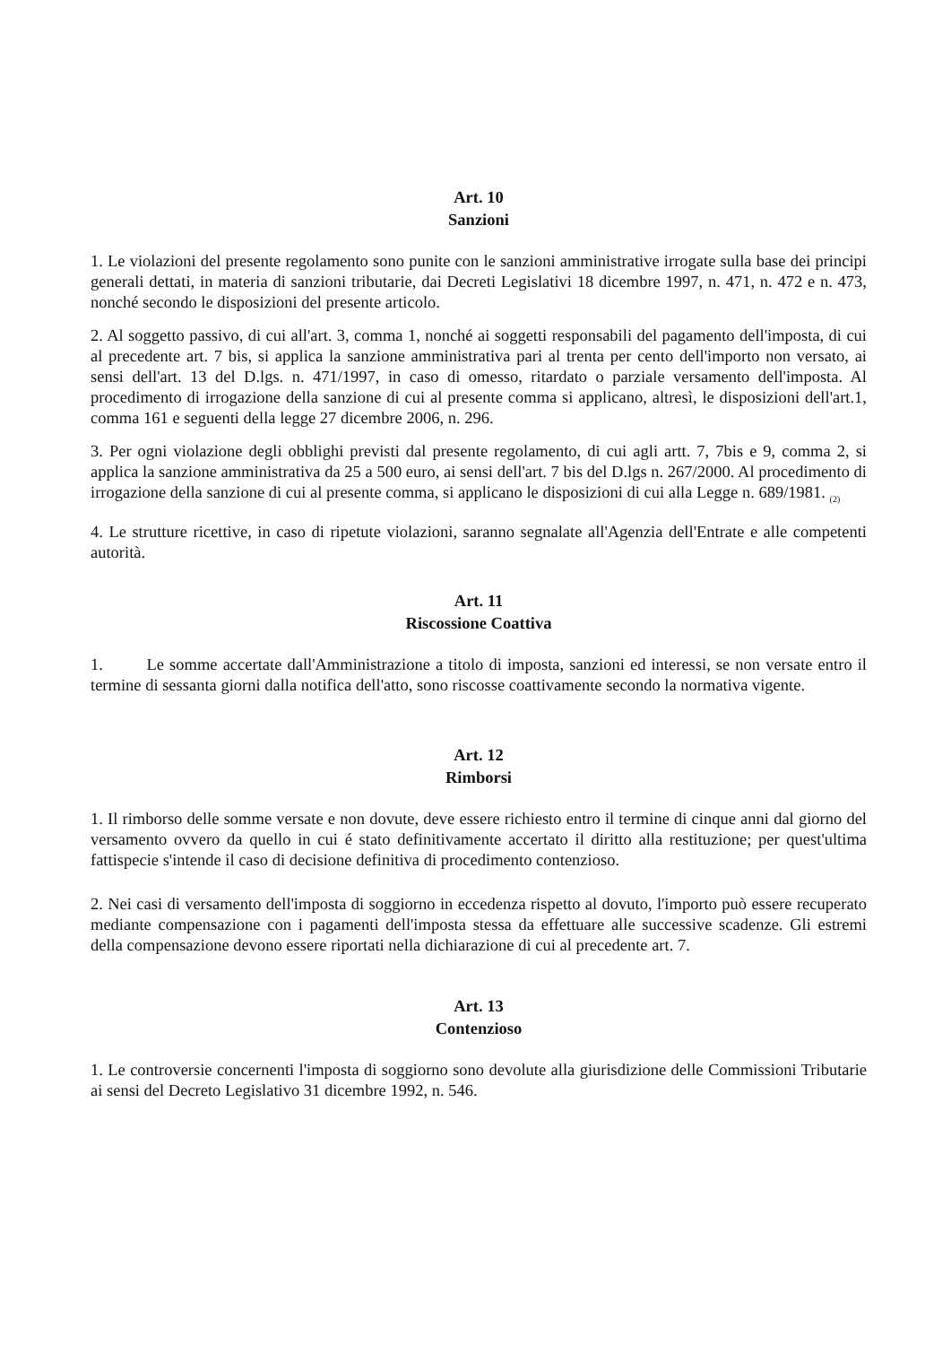Art. 10
Sanzioni
1. Le violazioni del presente regolamento sono punite con le sanzioni amministrative irrogate sulla base dei principi generali dettati, in materia di sanzioni tributarie, dai Decreti Legislativi 18 dicembre 1997, n. 471, n. 472 e n. 473, nonché secondo le disposizioni del presente articolo.
2. Al soggetto passivo, di cui all'art. 3, comma 1, nonché ai soggetti responsabili del pagamento dell'imposta, di cui al precedente art. 7 bis, si applica la sanzione amministrativa pari al trenta per cento dell'importo non versato, ai sensi dell'art. 13 del D.lgs. n. 471/1997, in caso di omesso, ritardato o parziale versamento dell'imposta. Al procedimento di irrogazione della sanzione di cui al presente comma si applicano, altresì, le disposizioni dell'art.1, comma 161 e seguenti della legge 27 dicembre 2006, n. 296.
3. Per ogni violazione degli obblighi previsti dal presente regolamento, di cui agli artt. 7, 7bis e 9, comma 2, si applica la sanzione amministrativa da 25 a 500 euro, ai sensi dell'art. 7 bis del D.lgs n. 267/2000. Al procedimento di irrogazione della sanzione di cui al presente comma, si applicano le disposizioni di cui alla Legge n. 689/1981. <sub>(2)</sub>
4. Le strutture ricettive, in caso di ripetute violazioni, saranno segnalate all'Agenzia dell'Entrate e alle competenti autorità.
Art. 11
Riscossione Coattiva
1. Le somme accertate dall'Amministrazione a titolo di imposta, sanzioni ed interessi, se non versate entro il termine di sessanta giorni dalla notifica dell'atto, sono riscosse coattivamente secondo la normativa vigente.
Art. 12
Rimborsi
1. Il rimborso delle somme versate e non dovute, deve essere richiesto entro il termine di cinque anni dal giorno del versamento ovvero da quello in cui é stato definitivamente accertato il diritto alla restituzione; per quest'ultima fattispecie s'intende il caso di decisione definitiva di procedimento contenzioso.
2. Nei casi di versamento dell'imposta di soggiorno in eccedenza rispetto al dovuto, l'importo può essere recuperato mediante compensazione con i pagamenti dell'imposta stessa da effettuare alle successive scadenze. Gli estremi della compensazione devono essere riportati nella dichiarazione di cui al precedente art. 7.
Art. 13
Contenzioso
1. Le controversie concernenti l'imposta di soggiorno sono devolute alla giurisdizione delle Commissioni Tributarie ai sensi del Decreto Legislativo 31 dicembre 1992, n. 546.